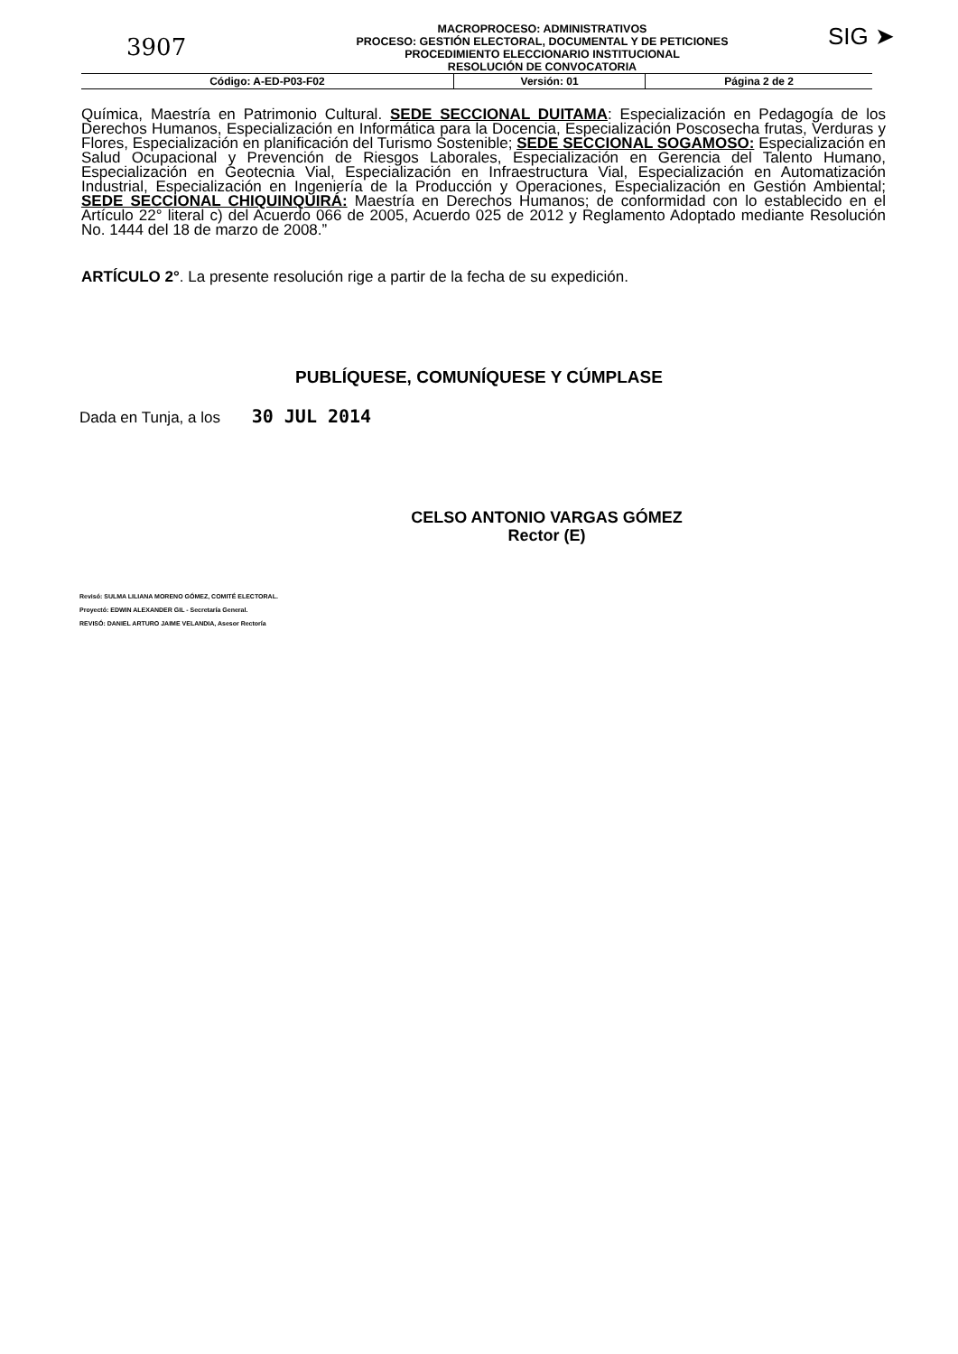3907
MACROPROCESO: ADMINISTRATIVOS
PROCESO: GESTIÓN ELECTORAL, DOCUMENTAL Y DE PETICIONES
PROCEDIMIENTO ELECCIONARIO INSTITUCIONAL
RESOLUCIÓN DE CONVOCATORIA
SIG ➤
| Código: A-ED-P03-F02 | Versión: 01 | Página 2 de 2 |
Química, Maestría en Patrimonio Cultural. SEDE SECCIONAL DUITAMA: Especialización en Pedagogía de los Derechos Humanos, Especialización en Informática para la Docencia, Especialización Poscosecha frutas, Verduras y Flores, Especialización en planificación del Turismo Sostenible; SEDE SECCIONAL SOGAMOSO: Especialización en Salud Ocupacional y Prevención de Riesgos Laborales, Especialización en Gerencia del Talento Humano, Especialización en Geotecnia Vial, Especialización en Infraestructura Vial, Especialización en Automatización Industrial, Especialización en Ingeniería de la Producción y Operaciones, Especialización en Gestión Ambiental; SEDE SECCIONAL CHIQUINQUIRÁ: Maestría en Derechos Humanos; de conformidad con lo establecido en el Artículo 22° literal c) del Acuerdo 066 de 2005, Acuerdo 025 de 2012 y Reglamento Adoptado mediante Resolución No. 1444 del 18 de marzo de 2008.”
ARTÍCULO 2°. La presente resolución rige a partir de la fecha de su expedición.
PUBLÍQUESE, COMUNÍQUESE Y CÚMPLASE
Dada en Tunja, a los 30 JUL 2014
CELSO ANTONIO VARGAS GÓMEZ
Rector (E)
Revisó: SULMA LILIANA MORENO GÓMEZ, COMITÉ ELECTORAL.
Proyectó: EDWIN ALEXANDER GIL - Secretaría General.
REVISÓ: DANIEL ARTURO JAIME VELANDIA, Asesor Rectoría